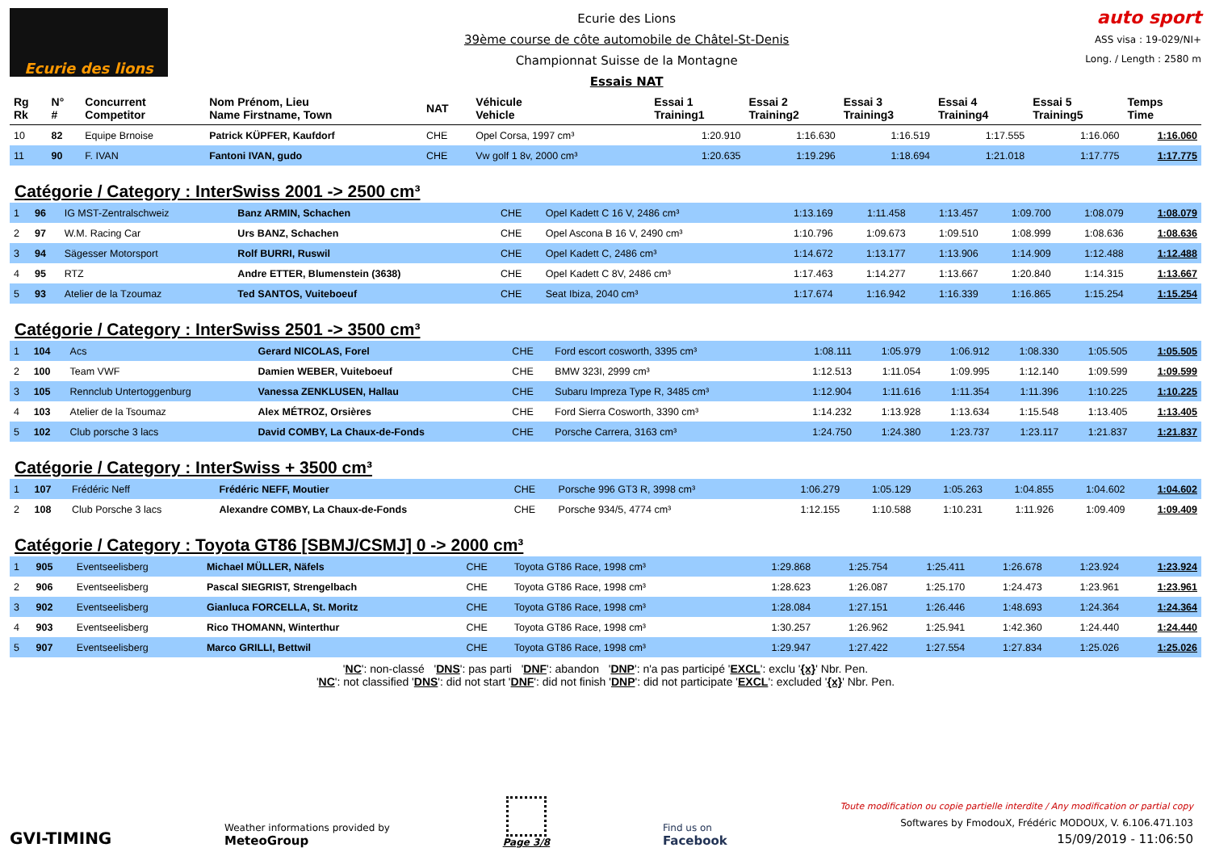Ecurie des lions
Ecurie des Lions
39ème course de côte automobile de Châtel-St-Denis
Championnat Suisse de la Montagne
Essais NAT
auto sport
ASS visa : 19-029/NI+
Long. / Length : 2580 m
| Rg Rk | N° # | Concurrent Competitor | Nom Prénom, Lieu Name Firstname, Town | NAT | Véhicule Vehicle | Essai 1 Training1 | Essai 2 Training2 | Essai 3 Training3 | Essai 4 Training4 | Essai 5 Training5 | Temps Time |
| --- | --- | --- | --- | --- | --- | --- | --- | --- | --- | --- | --- |
| 10 | 82 | Equipe Brnoise | Patrick KÜPFER, Kaufdorf | CHE | Opel Corsa, 1997 cm³ | 1:20.910 | 1:16.630 | 1:16.519 | 1:17.555 | 1:16.060 | 1:16.060 |
| 11 | 90 | F. IVAN | Fantoni IVAN, gudo | CHE | Vw golf 1 8v, 2000 cm³ | 1:20.635 | 1:19.296 | 1:18.694 | 1:21.018 | 1:17.775 | 1:17.775 |
Catégorie / Category : InterSwiss 2001 -> 2500 cm³
| 1 | 96 | IG MST-Zentralschweiz | Banz ARMIN, Schachen | CHE | Opel Kadett C 16 V, 2486 cm³ | 1:13.169 | 1:11.458 | 1:13.457 | 1:09.700 | 1:08.079 | 1:08.079 |
| 2 | 97 | W.M. Racing Car | Urs BANZ, Schachen | CHE | Opel Ascona B 16 V, 2490 cm³ | 1:10.796 | 1:09.673 | 1:09.510 | 1:08.999 | 1:08.636 | 1:08.636 |
| 3 | 94 | Sägesser Motorsport | Rolf BURRI, Ruswil | CHE | Opel Kadett C, 2486 cm³ | 1:14.672 | 1:13.177 | 1:13.906 | 1:14.909 | 1:12.488 | 1:12.488 |
| 4 | 95 | RTZ | Andre ETTER, Blumenstein (3638) | CHE | Opel Kadett C 8V, 2486 cm³ | 1:17.463 | 1:14.277 | 1:13.667 | 1:20.840 | 1:14.315 | 1:13.667 |
| 5 | 93 | Atelier de la Tzoumaz | Ted SANTOS, Vuiteboeuf | CHE | Seat Ibiza, 2040 cm³ | 1:17.674 | 1:16.942 | 1:16.339 | 1:16.865 | 1:15.254 | 1:15.254 |
Catégorie / Category : InterSwiss 2501 -> 3500 cm³
| 1 | 104 | Acs | Gerard NICOLAS, Forel | CHE | Ford escort cosworth, 3395 cm³ | 1:08.111 | 1:05.979 | 1:06.912 | 1:08.330 | 1:05.505 | 1:05.505 |
| 2 | 100 | Team VWF | Damien WEBER, Vuiteboeuf | CHE | BMW 323I, 2999 cm³ | 1:12.513 | 1:11.054 | 1:09.995 | 1:12.140 | 1:09.599 | 1:09.599 |
| 3 | 105 | Rennclub Untertoggenburg | Vanessa ZENKLUSEN, Hallau | CHE | Subaru Impreza Type R, 3485 cm³ | 1:12.904 | 1:11.616 | 1:11.354 | 1:11.396 | 1:10.225 | 1:10.225 |
| 4 | 103 | Atelier de la Tsoumaz | Alex MÉTROZ, Orsières | CHE | Ford Sierra Cosworth, 3390 cm³ | 1:14.232 | 1:13.928 | 1:13.634 | 1:15.548 | 1:13.405 | 1:13.405 |
| 5 | 102 | Club porsche 3 lacs | David COMBY, La Chaux-de-Fonds | CHE | Porsche Carrera, 3163 cm³ | 1:24.750 | 1:24.380 | 1:23.737 | 1:23.117 | 1:21.837 | 1:21.837 |
Catégorie / Category : InterSwiss + 3500 cm³
| 1 | 107 | Frédéric Neff | Frédéric NEFF, Moutier | CHE | Porsche 996 GT3 R, 3998 cm³ | 1:06.279 | 1:05.129 | 1:05.263 | 1:04.855 | 1:04.602 | 1:04.602 |
| 2 | 108 | Club Porsche 3 lacs | Alexandre COMBY, La Chaux-de-Fonds | CHE | Porsche 934/5, 4774 cm³ | 1:12.155 | 1:10.588 | 1:10.231 | 1:11.926 | 1:09.409 | 1:09.409 |
Catégorie / Category : Toyota GT86 [SBMJ/CSMJ] 0 -> 2000 cm³
| 1 | 905 | Eventseelisberg | Michael MÜLLER, Näfels | CHE | Toyota GT86 Race, 1998 cm³ | 1:29.868 | 1:25.754 | 1:25.411 | 1:26.678 | 1:23.924 | 1:23.924 |
| 2 | 906 | Eventseelisberg | Pascal SIEGRIST, Strengelbach | CHE | Toyota GT86 Race, 1998 cm³ | 1:28.623 | 1:26.087 | 1:25.170 | 1:24.473 | 1:23.961 | 1:23.961 |
| 3 | 902 | Eventseelisberg | Gianluca FORCELLA, St. Moritz | CHE | Toyota GT86 Race, 1998 cm³ | 1:28.084 | 1:27.151 | 1:26.446 | 1:48.693 | 1:24.364 | 1:24.364 |
| 4 | 903 | Eventseelisberg | Rico THOMANN, Winterthur | CHE | Toyota GT86 Race, 1998 cm³ | 1:30.257 | 1:26.962 | 1:25.941 | 1:42.360 | 1:24.440 | 1:24.440 |
| 5 | 907 | Eventseelisberg | Marco GRILLI, Bettwil | CHE | Toyota GT86 Race, 1998 cm³ | 1:29.947 | 1:27.422 | 1:27.554 | 1:27.834 | 1:25.026 | 1:25.026 |
'NC': non-classé 'DNS': pas parti 'DNF': abandon 'DNP': n'a pas participé 'EXCL': exclu '{x}' Nbr. Pen.
'NC': not classified 'DNS': did not start 'DNF': did not finish 'DNP': did not participate 'EXCL': excluded '{x}' Nbr. Pen.
GVI-TIMING
Weather informations provided by
MeteoGroup
Page 3/8
Find us on
Facebook
Toute modification ou copie partielle interdite / Any modification or partial copy
Softwares by FmodouX, Frédéric MODOUX, V. 6.106.471.103
15/09/2019 - 11:06:50